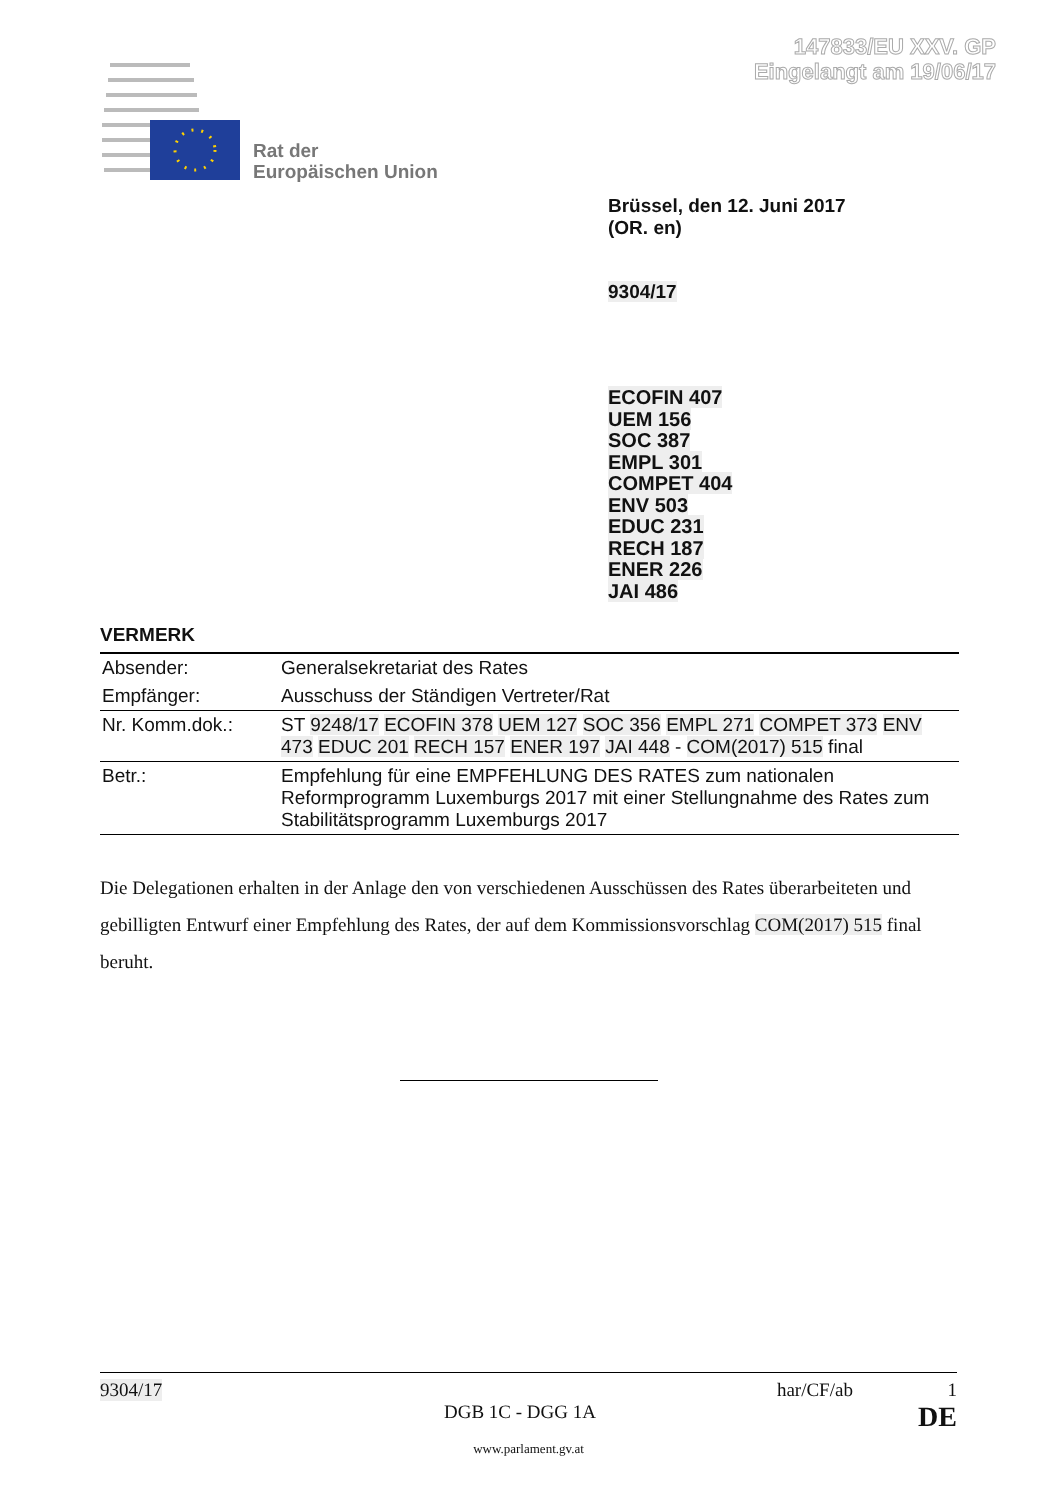147833/EU XXV. GP
Eingelangt am 19/06/17
Rat der
Europäischen Union
Brüssel, den 12. Juni 2017
(OR. en)
9304/17
ECOFIN 407
UEM 156
SOC 387
EMPL 301
COMPET 404
ENV 503
EDUC 231
RECH 187
ENER 226
JAI 486
VERMERK
| Absender: | Generalsekretariat des Rates |
| Empfänger: | Ausschuss der Ständigen Vertreter/Rat |
| Nr. Komm.dok.: | ST 9248/17 ECOFIN 378 UEM 127 SOC 356 EMPL 271 COMPET 373 ENV 473 EDUC 201 RECH 157 ENER 197 JAI 448 - COM(2017) 515 final |
| Betr.: | Empfehlung für eine EMPFEHLUNG DES RATES zum nationalen Reformprogramm Luxemburgs 2017 mit einer Stellungnahme des Rates zum Stabilitätsprogramm Luxemburgs 2017 |
Die Delegationen erhalten in der Anlage den von verschiedenen Ausschüssen des Rates überarbeiteten und gebilligten Entwurf einer Empfehlung des Rates, der auf dem Kommissionsvorschlag COM(2017) 515 final beruht.
9304/17 har/CF/ab 1
DGB 1C - DGG 1A DE
www.parlament.gv.at